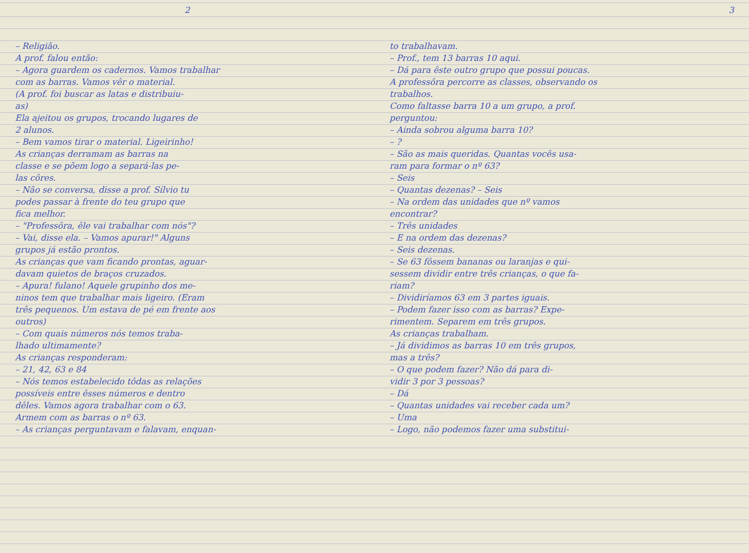2
– Religião.
A prof. falou então:
– Agora guardem os cadernos. Vamos trabalhar
com as barras. Vamos vêr o material.
(A prof. foi buscar as latas e distribuiu-
as)
Ela ajeitou os grupos, trocando lugares de
2 alunos.
– Bem vamos tirar o material. Ligeirinho!
As crianças derramam as barras na
classe e se põem logo a separá-las pe-
las côres.
– Não se conversa, disse a prof. Sílvio tu
podes passar à frente do teu grupo que
fica melhor.
– "Professôra, êle vai trabalhar com nós"?
– Vai, disse ela. – Vamos apurar!" Alguns
grupos já estão prontos.
As crianças que vam ficando prontas, aguar-
davam quietos de braços cruzados.
– Apura! fulano! Aquele grupinho dos me-
ninos tem que trabalhar mais ligeiro. (Eram
três pequenos. Um estava de pé em frente aos
outros)
– Com quais números nós temos traba-
lhado ultimamente?
As crianças responderam:
– 21, 42, 63 e 84
– Nós temos estabelecido tôdas as relações
possíveis entre êsses números e dentro
dêles. Vamos agora trabalhar com o 63.
Armem com as barras o nº 63.
– As crianças perguntavam e falavam, enquan-
3
to trabalhavam.
– Prof., tem 13 barras 10 aqui.
– Dá para êste outro grupo que possui poucas.
A professôra percorre as classes, observando os
trabalhos.
Como faltasse barra 10 a um grupo, a prof.
perguntou:
– Ainda sobrou alguma barra 10?
– ?
– São as mais queridas. Quantas vocês usa-
ram para formar o nº 63?
– Seis
– Quantas dezenas? – Seis
– Na ordem das unidades que nº vamos
encontrar?
– Três unidades
– E na ordem das dezenas?
– Seis dezenas.
– Se 63 fôssem bananas ou laranjas e qui-
sessem dividir entre três crianças, o que fa-
riam?
– Dividiríamos 63 em 3 partes iguais.
– Podem fazer isso com as barras? Expe-
rimentem. Separem em três grupos.
As crianças trabalham.
– Já dividimos as barras 10 em três grupos,
mas a três?
– O que podem fazer? Não dá para di-
vidir 3 por 3 pessoas?
– Dá
– Quantas unidades vai receber cada um?
– Uma
– Logo, não podemos fazer uma substitui-